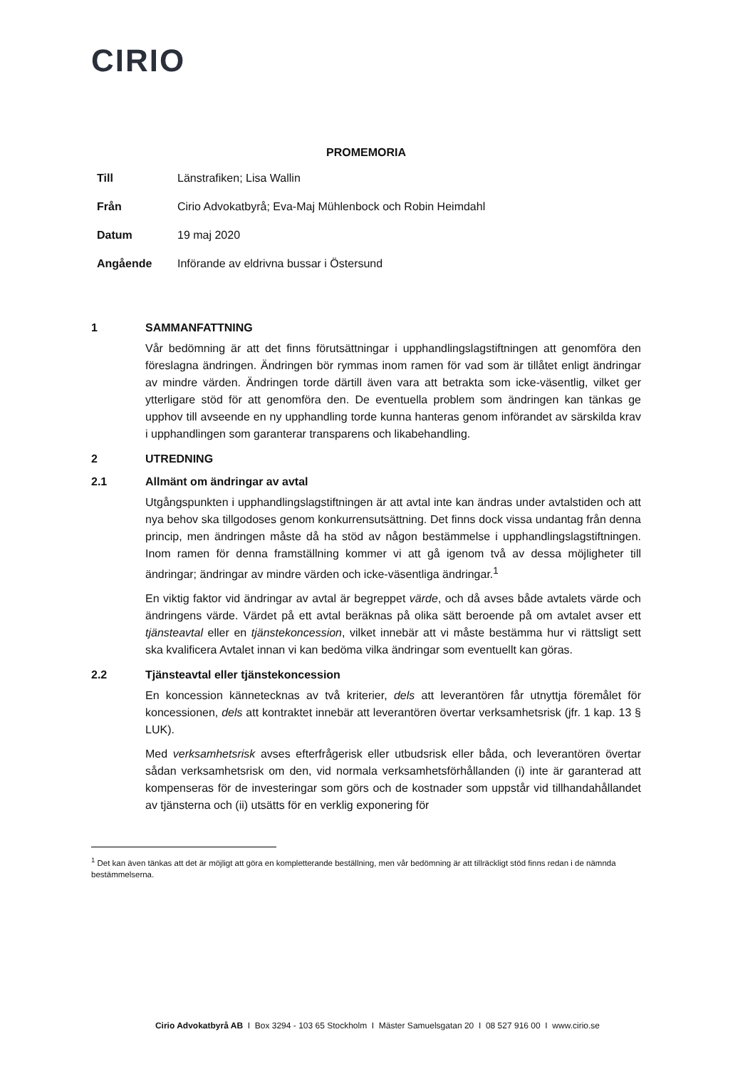CIRIO
PROMEMORIA
| Till | Länstrafiken; Lisa Wallin |
| Från | Cirio Advokatbyrå; Eva-Maj Mühlenbock och Robin Heimdahl |
| Datum | 19 maj 2020 |
| Angående | Införande av eldrivna bussar i Östersund |
1 SAMMANFATTNING
Vår bedömning är att det finns förutsättningar i upphandlingslagstiftningen att genomföra den föreslagna ändringen. Ändringen bör rymmas inom ramen för vad som är tillåtet enligt ändringar av mindre värden. Ändringen torde därtill även vara att betrakta som icke-väsentlig, vilket ger ytterligare stöd för att genomföra den. De eventuella problem som ändringen kan tänkas ge upphov till avseende en ny upphandling torde kunna hanteras genom införandet av särskilda krav i upphandlingen som garanterar transparens och likabehandling.
2 UTREDNING
2.1 Allmänt om ändringar av avtal
Utgångspunkten i upphandlingslagstiftningen är att avtal inte kan ändras under avtalstiden och att nya behov ska tillgodoses genom konkurrensutsättning. Det finns dock vissa undantag från denna princip, men ändringen måste då ha stöd av någon bestämmelse i upphandlingslagstiftningen. Inom ramen för denna framställning kommer vi att gå igenom två av dessa möjligheter till ändringar; ändringar av mindre värden och icke-väsentliga ändringar.<sup>1</sup>
En viktig faktor vid ändringar av avtal är begreppet värde, och då avses både avtalets värde och ändringens värde. Värdet på ett avtal beräknas på olika sätt beroende på om avtalet avser ett tjänsteavtal eller en tjänstekoncession, vilket innebär att vi måste bestämma hur vi rättsligt sett ska kvalificera Avtalet innan vi kan bedöma vilka ändringar som eventuellt kan göras.
2.2 Tjänsteavtal eller tjänstekoncession
En koncession kännetecknas av två kriterier, dels att leverantören får utnyttja föremålet för koncessionen, dels att kontraktet innebär att leverantören övertar verksamhetsrisk (jfr. 1 kap. 13 § LUK).
Med verksamhetsrisk avses efterfrågerisk eller utbudsrisk eller båda, och leverantören övertar sådan verksamhetsrisk om den, vid normala verksamhetsförhållanden (i) inte är garanterad att kompenseras för de investeringar som görs och de kostnader som uppstår vid tillhandahållandet av tjänsterna och (ii) utsätts för en verklig exponering för
<sup>1</sup> Det kan även tänkas att det är möjligt att göra en kompletterande beställning, men vår bedömning är att tillräckligt stöd finns redan i de nämnda bestämmelserna.
Cirio Advokatbyrå AB I Box 3294 - 103 65 Stockholm I Mäster Samuelsgatan 20 I 08 527 916 00 I www.cirio.se